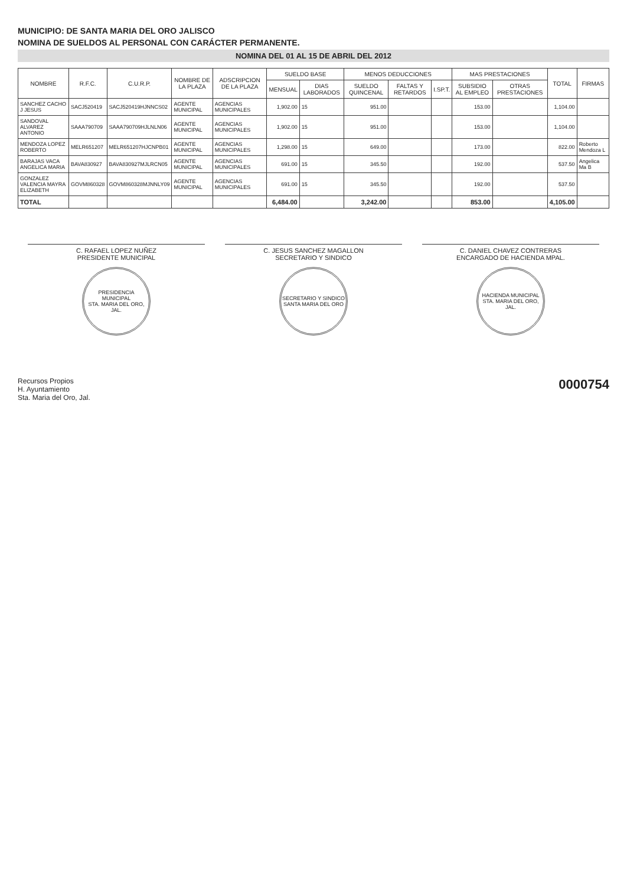MUNICIPIO: DE SANTA MARIA DEL ORO JALISCO
NOMINA DE SUELDOS AL PERSONAL CON CARÁCTER PERMANENTE.
NOMINA DEL 01 AL 15 DE ABRIL DEL 2012
| NOMBRE | R.F.C. | C.U.R.P. | NOMBRE DE LA PLAZA | ADSCRIPCION DE LA PLAZA | SUELDO BASE | | MENOS DEDUCCIONES | | | MAS PRESTACIONES | | TOTAL | FIRMAS |
| --- | --- | --- | --- | --- | --- | --- | --- | --- | --- | --- | --- | --- | --- |
| | | | | | MENSUAL | DIAS LABORADOS | SUELDO QUINCENAL | FALTAS Y RETARDOS | I.SP.T. | SUBSIDIO AL EMPLEO | OTRAS PRESTACIONES | | |
| SANCHEZ CACHO J JESUS | SACJ520419 | SACJ520419HJNNCS02 | AGENTE MUNICIPAL | AGENCIAS MUNICIPALES | 1,902.00 | 15 | 951.00 | | | 153.00 | | 1,104.00 | |
| SANDOVAL ALVAREZ ANTONIO | SAAA790709 | SAAA790709HJLNLN06 | AGENTE MUNICIPAL | AGENCIAS MUNICIPALES | 1,902.00 | 15 | 951.00 | | | 153.00 | | 1,104.00 | |
| MENDOZA LOPEZ ROBERTO | MELR651207 | MELR651207HJCNPB01 | AGENTE MUNICIPAL | AGENCIAS MUNICIPALES | 1,298.00 | 15 | 649.00 | | | 173.00 | | 822.00 | Roberto Mendoza L |
| BARAJAS VACA ANGELICA MARIA | BAVA830927 | BAVA830927MJLRCN05 | AGENTE MUNICIPAL | AGENCIAS MUNICIPALES | 691.00 | 15 | 345.50 | | | 192.00 | | 537.50 | Angelica Ma B |
| GONZALEZ VALENCIA MAYRA ELIZABETH | GOVM860328 | GOVM860328MJNNLY09 | AGENTE MUNICIPAL | AGENCIAS MUNICIPALES | 691.00 | 15 | 345.50 | | | 192.00 | | 537.50 | |
| TOTAL | | | | | 6,484.00 | | 3,242.00 | | | 853.00 | | 4,105.00 | |
C. RAFAEL LOPEZ NUÑEZ
PRESIDENTE MUNICIPAL
PRESIDENCIA MUNICIPAL
STA. MARIA DEL ORO, JAL.
C. JESUS SANCHEZ MAGALLON
SECRETARIO Y SINDICO
SECRETARIO Y SINDICO
SANTA MARIA DEL ORO
C. DANIEL CHAVEZ CONTRERAS
ENCARGADO DE HACIENDA MPAL.
HACIENDA MUNICIPAL
STA. MARIA DEL ORO, JAL.
Recursos Propios
H. Ayuntamiento
Sta. Maria del Oro, Jal.
0000754